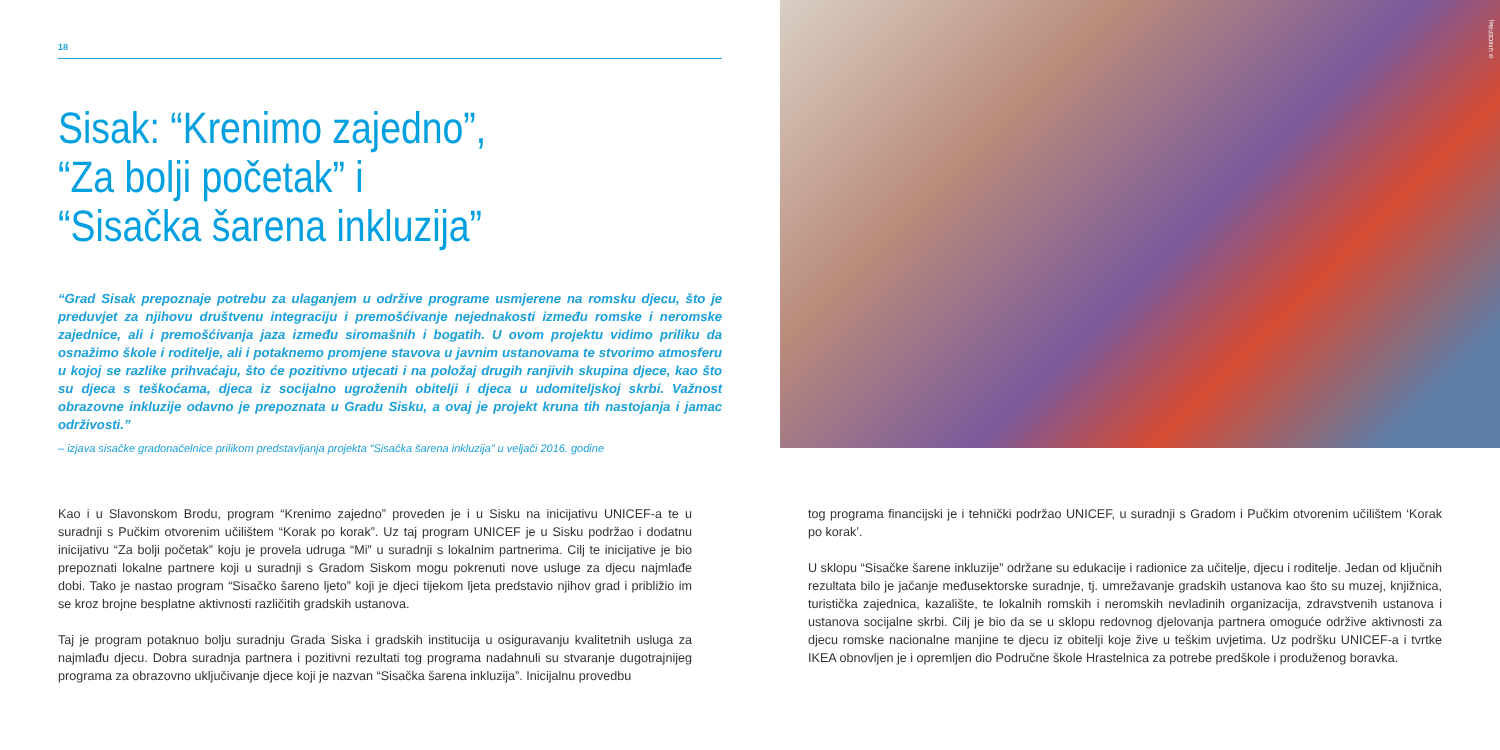18
Sisak: “Krenimo zajedno”,
“Za bolji početak” i
“Sisačka šarena inkluzija”
“Grad Sisak prepoznaje potrebu za ulaganjem u održive programe usmjerene na romsku djecu, što je preduvjet za njihovu društvenu integraciju i premošćivanje nejednakosti između romske i neromske zajednice, ali i premošćivanja jaza između siromašnih i bogatih. U ovom projektu vidimo priliku da osnažimo škole i roditelje, ali i potaknemo promjene stavova u javnim ustanovama te stvorimo atmosferu u kojoj se razlike prihvaćaju, što će pozitivno utjecati i na položaj drugih ranjivih skupina djece, kao što su djeca s teškoćama, djeca iz socijalno ugroženih obitelji i djeca u udomiteljskoj skrbi. Važnost obrazovne inkluzije odavno je prepoznata u Gradu Sisku, a ovaj je projekt kruna tih nastojanja i jamac održivosti.”
– izjava sisačke gradonačelnice prilikom predstavljanja projekta “Sisačka šarena inkluzija” u veljači 2016. godine
© UNICEF/Ilej
Kao i u Slavonskom Brodu, program “Krenimo zajedno” proveden je i u Sisku na inicijativu UNICEF-a te u suradnji s Pučkim otvorenim učilištem “Korak po korak”. Uz taj program UNICEF je u Sisku podržao i dodatnu inicijativu “Za bolji početak” koju je provela udruga “Mi” u suradnji s lokalnim partnerima. Cilj te inicijative je bio prepoznati lokalne partnere koji u suradnji s Gradom Siskom mogu pokrenuti nove usluge za djecu najmlađe dobi. Tako je nastao program “Sisačko šareno ljeto” koji je djeci tijekom ljeta predstavio njihov grad i približio im se kroz brojne besplatne aktivnosti različitih gradskih ustanova.
Taj je program potaknuo bolju suradnju Grada Siska i gradskih institucija u osiguravanju kvalitetnih usluga za najmlađu djecu. Dobra suradnja partnera i pozitivni rezultati tog programa nadahnuli su stvaranje dugotrajnijeg programa za obrazovno uključivanje djece koji je nazvan “Sisačka šarena inkluzija”. Inicijalnu provedbu
tog programa financijski je i tehnički podržao UNICEF, u suradnji s Gradom i Pučkim otvorenim učilištem ‘Korak po korak’.
U sklopu “Sisačke šarene inkluzije” održane su edukacije i radionice za učitelje, djecu i roditelje. Jedan od ključnih rezultata bilo je jačanje međusektorske suradnje, tj. umrežavanje gradskih ustanova kao što su muzej, knjižnica, turistička zajednica, kazalište, te lokalnih romskih i neromskih nevladinih organizacija, zdravstvenih ustanova i ustanova socijalne skrbi. Cilj je bio da se u sklopu redovnog djelovanja partnera omoguće održive aktivnosti za djecu romske nacionalne manjine te djecu iz obitelji koje žive u teškim uvjetima. Uz podršku UNICEF-a i tvrtke IKEA obnovljen je i opremljen dio Područne škole Hrastelnica za potrebe predškole i produženog boravka.